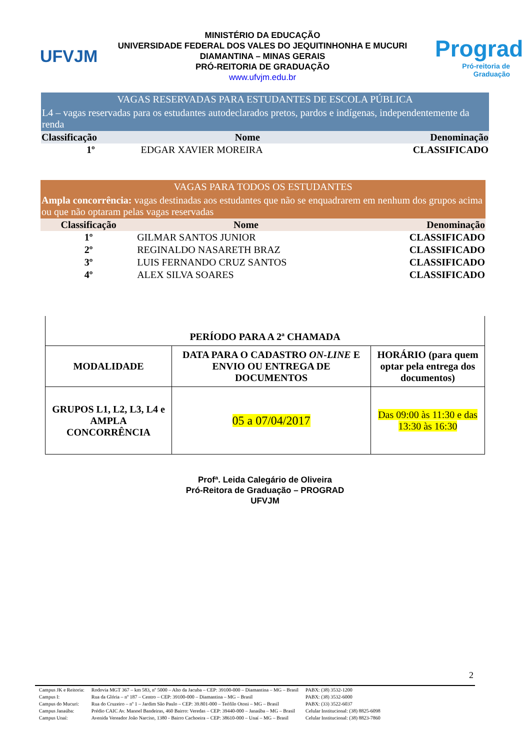UFVJM
MINISTÉRIO DA EDUCAÇÃO
UNIVERSIDADE FEDERAL DOS VALES DO JEQUITINHONHA E MUCURI
DIAMANTINA – MINAS GERAIS
PRÓ-REITORIA DE GRADUAÇÃO
www.ufvjm.edu.br
Prograd
Pró-reitoria de Graduação
| VAGAS RESERVADAS PARA ESTUDANTES DE ESCOLA PÚBLICA | | |
| L4 – vagas reservadas para os estudantes autodeclarados pretos, pardos e indígenas, independentemente da renda | | |
| Classificação | Nome | Denominação |
| 1º | EDGAR XAVIER MOREIRA | CLASSIFICADO |
| VAGAS PARA TODOS OS ESTUDANTES | | |
| Ampla concorrência: vagas destinadas aos estudantes que não se enquadrarem em nenhum dos grupos acima ou que não optaram pelas vagas reservadas | | |
| Classificação | Nome | Denominação |
| 1º | GILMAR SANTOS JUNIOR | CLASSIFICADO |
| 2º | REGINALDO NASARETH BRAZ | CLASSIFICADO |
| 3º | LUIS FERNANDO CRUZ SANTOS | CLASSIFICADO |
| 4º | ALEX SILVA SOARES | CLASSIFICADO |
| PERÍODO PARA A 2ª CHAMADA | | |
| --- | --- | --- |
| MODALIDADE | DATA PARA O CADASTRO ON-LINE E ENVIO OU ENTREGA DE DOCUMENTOS | HORÁRIO (para quem optar pela entrega dos documentos) |
| GRUPOS L1, L2, L3, L4 e AMPLA CONCORRÊNCIA | 05 a 07/04/2017 | Das 09:00 às 11:30 e das 13:30 às 16:30 |
Profª. Leida Calegário de Oliveira
Pró-Reitora de Graduação – PROGRAD
UFVJM
2
| Campus JK e Reitoria: | Rodovia MGT 367 – km 583, nº 5000 – Alto da Jacuba – CEP: 39100-000 – Diamantina – MG – Brasil | PABX: (38) 3532-1200 |
| Campus I: | Rua da Glória – nº 187 – Centro – CEP: 39100-000 – Diamantina – MG – Brasil | PABX: (38) 3532-6000 |
| Campus do Mucuri: | Rua do Cruzeiro – nº 1 – Jardim São Paulo – CEP: 39.801-000 – Teófilo Otoni – MG – Brasil | PABX: (33) 3522-6037 |
| Campus Janaúba: | Prédio CAIC Av. Manoel Bandeiras, 460 Bairro: Veredas – CEP: 39440-000 – Janaúba – MG – Brasil | Celular Institucional: (38) 8825-6098 |
| Campus Unaí: | Avenida Vereador João Narciso, 1380 - Bairro Cachoeira – CEP: 38610-000 – Unaí – MG – Brasil | Celular Institucional: (38) 8823-7860 |